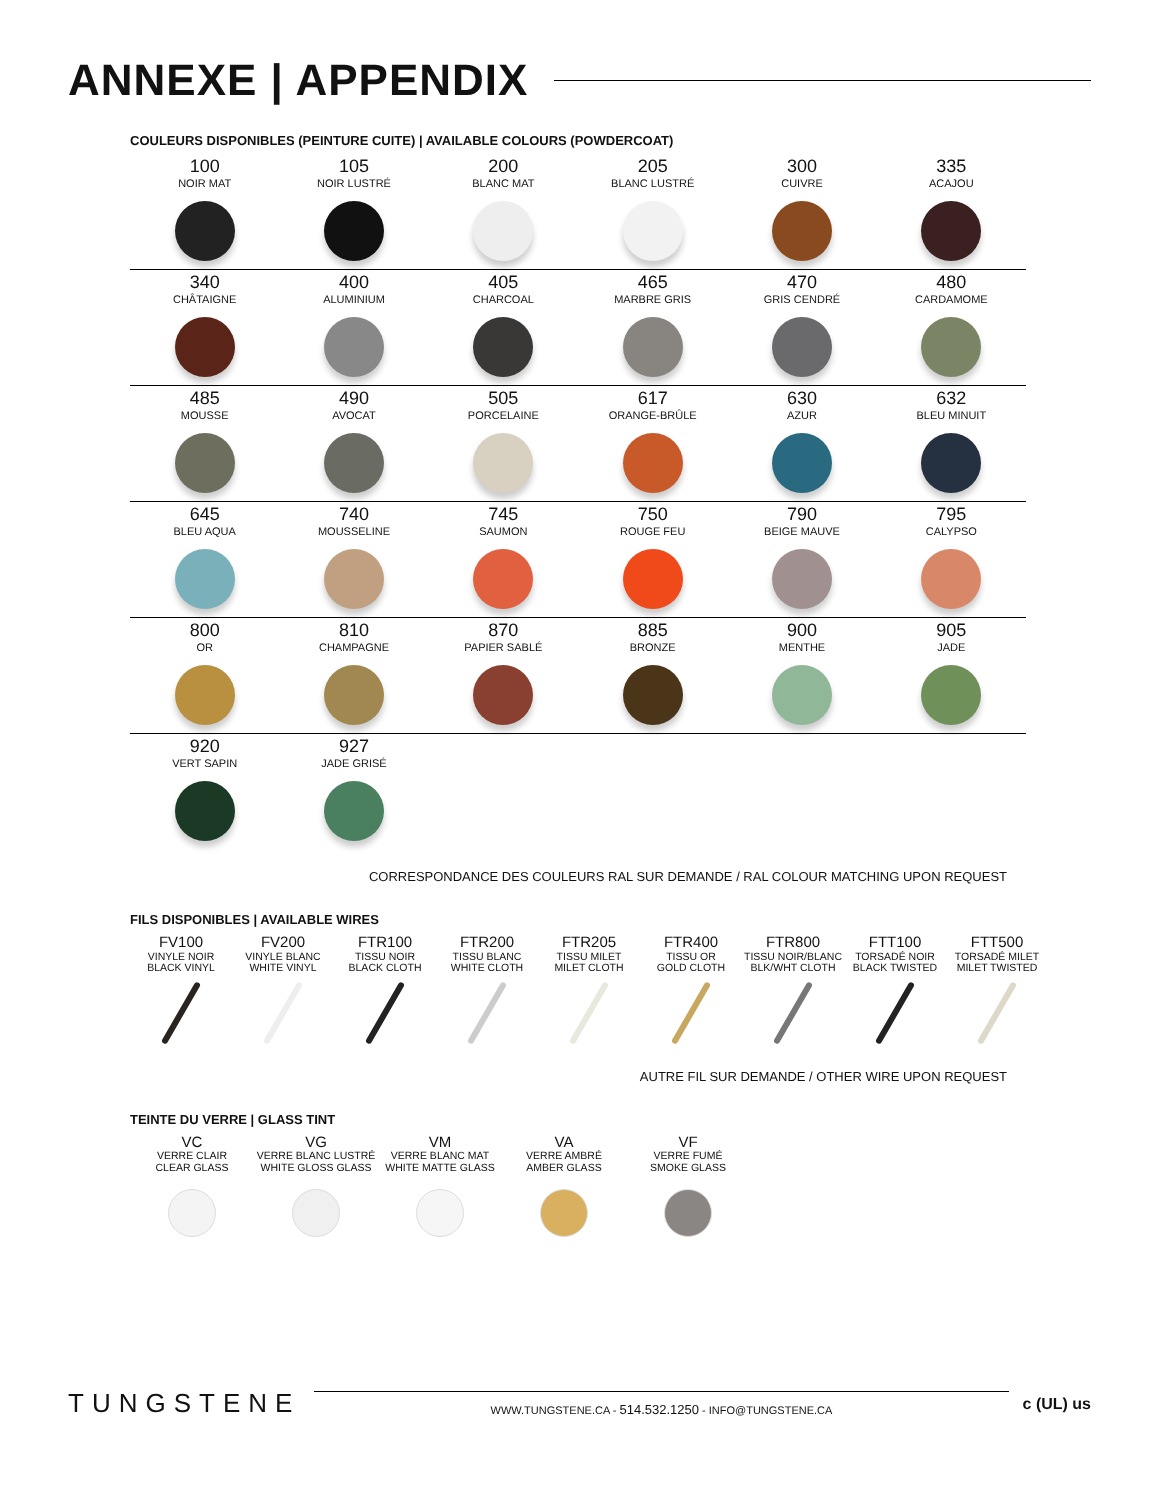ANNEXE | APPENDIX
COULEURS DISPONIBLES (PEINTURE CUITE) | AVAILABLE COLOURS (POWDERCOAT)
| 100 NOIR MAT | 105 NOIR LUSTRÉ | 200 BLANC MAT | 205 BLANC LUSTRÉ | 300 CUIVRE | 335 ACAJOU |
| 340 CHÂTAIGNE | 400 ALUMINIUM | 405 CHARCOAL | 465 MARBRE GRIS | 470 GRIS CENDRÉ | 480 CARDAMOME |
| 485 MOUSSE | 490 AVOCAT | 505 PORCELAINE | 617 ORANGE-BRÛLE | 630 AZUR | 632 BLEU MINUIT |
| 645 BLEU AQUA | 740 MOUSSELINE | 745 SAUMON | 750 ROUGE FEU | 790 BEIGE MAUVE | 795 CALYPSO |
| 800 OR | 810 CHAMPAGNE | 870 PAPIER SABLÉ | 885 BRONZE | 900 MENTHE | 905 JADE |
| 920 VERT SAPIN | 927 JADE GRISÉ | | | | |
CORRESPONDANCE DES COULEURS RAL SUR DEMANDE / RAL COLOUR MATCHING UPON REQUEST
FILS DISPONIBLES | AVAILABLE WIRES
| FV100 VINYLE NOIR BLACK VINYL | FV200 VINYLE BLANC WHITE VINYL | FTR100 TISSU NOIR BLACK CLOTH | FTR200 TISSU BLANC WHITE CLOTH | FTR205 TISSU MILET MILET CLOTH | FTR400 TISSU OR GOLD CLOTH | FTR800 TISSU NOIR/BLANC BLK/WHT CLOTH | FTT100 TORSADÉ NOIR BLACK TWISTED | FTT500 TORSADÉ MILET MILET TWISTED |
AUTRE FIL SUR DEMANDE / OTHER WIRE UPON REQUEST
TEINTE DU VERRE | GLASS TINT
| VC VERRE CLAIR CLEAR GLASS | VG VERRE BLANC LUSTRÉ WHITE GLOSS GLASS | VM VERRE BLANC MAT WHITE MATTE GLASS | VA VERRE AMBRÉ AMBER GLASS | VF VERRE FUMÉ SMOKE GLASS |
TUNGSTENE
WWW.TUNGSTENE.CA - 514.532.1250 - INFO@TUNGSTENE.CA
c (UL) us